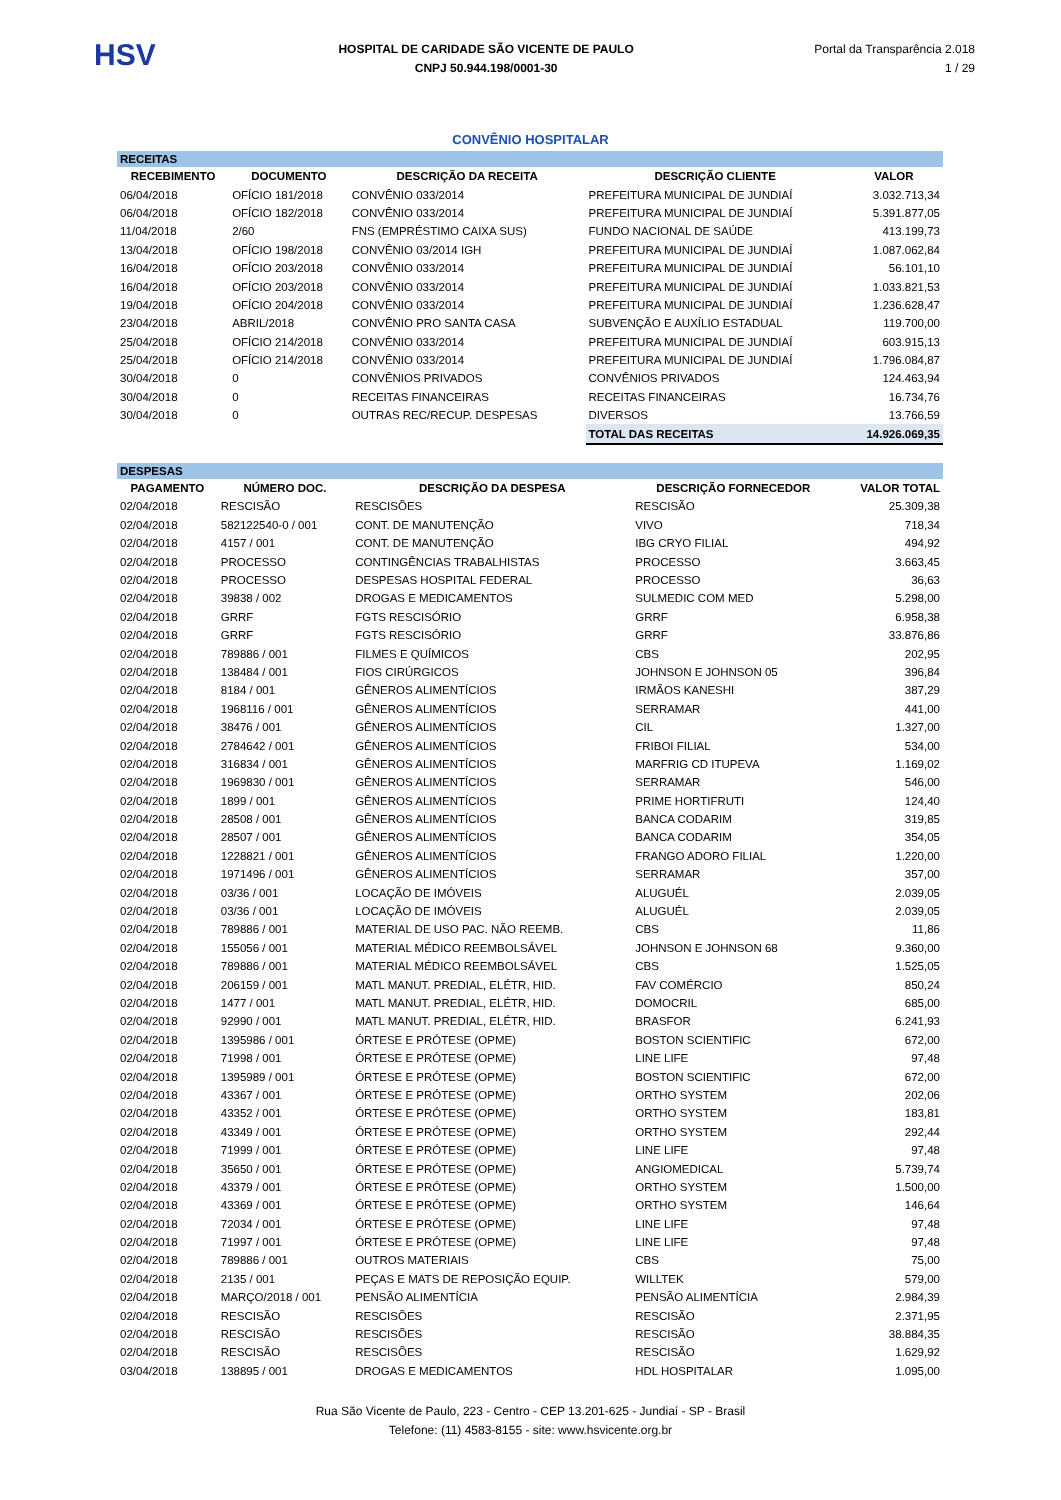HSV
HOSPITAL DE CARIDADE SÃO VICENTE DE PAULO
CNPJ 50.944.198/0001-30
Portal da Transparência 2.018
1 / 29
CONVÊNIO HOSPITALAR
| RECEITAS | | | | |
| RECEBIMENTO | DOCUMENTO | DESCRIÇÃO DA RECEITA | DESCRIÇÃO CLIENTE | VALOR |
| 06/04/2018 | OFÍCIO 181/2018 | CONVÊNIO 033/2014 | PREFEITURA MUNICIPAL DE JUNDIAÍ | 3.032.713,34 |
| 06/04/2018 | OFÍCIO 182/2018 | CONVÊNIO 033/2014 | PREFEITURA MUNICIPAL DE JUNDIAÍ | 5.391.877,05 |
| 11/04/2018 | 2/60 | FNS (EMPRÉSTIMO CAIXA SUS) | FUNDO NACIONAL DE SAÚDE | 413.199,73 |
| 13/04/2018 | OFÍCIO 198/2018 | CONVÊNIO 03/2014 IGH | PREFEITURA MUNICIPAL DE JUNDIAÍ | 1.087.062,84 |
| 16/04/2018 | OFÍCIO 203/2018 | CONVÊNIO 033/2014 | PREFEITURA MUNICIPAL DE JUNDIAÍ | 56.101,10 |
| 16/04/2018 | OFÍCIO 203/2018 | CONVÊNIO 033/2014 | PREFEITURA MUNICIPAL DE JUNDIAÍ | 1.033.821,53 |
| 19/04/2018 | OFÍCIO 204/2018 | CONVÊNIO 033/2014 | PREFEITURA MUNICIPAL DE JUNDIAÍ | 1.236.628,47 |
| 23/04/2018 | ABRIL/2018 | CONVÊNIO PRO SANTA CASA | SUBVENÇÃO E AUXÍLIO ESTADUAL | 119.700,00 |
| 25/04/2018 | OFÍCIO 214/2018 | CONVÊNIO 033/2014 | PREFEITURA MUNICIPAL DE JUNDIAÍ | 603.915,13 |
| 25/04/2018 | OFÍCIO 214/2018 | CONVÊNIO 033/2014 | PREFEITURA MUNICIPAL DE JUNDIAÍ | 1.796.084,87 |
| 30/04/2018 | 0 | CONVÊNIOS PRIVADOS | CONVÊNIOS PRIVADOS | 124.463,94 |
| 30/04/2018 | 0 | RECEITAS FINANCEIRAS | RECEITAS FINANCEIRAS | 16.734,76 |
| 30/04/2018 | 0 | OUTRAS REC/RECUP. DESPESAS | DIVERSOS | 13.766,59 |
| | | | TOTAL DAS RECEITAS | 14.926.069,35 |
| DESPESAS | | | | |
| PAGAMENTO | NÚMERO DOC. | DESCRIÇÃO DA DESPESA | DESCRIÇÃO FORNECEDOR | VALOR TOTAL |
| 02/04/2018 | RESCISÃO | RESCISÕES | RESCISÃO | 25.309,38 |
| 02/04/2018 | 582122540-0 / 001 | CONT. DE MANUTENÇÃO | VIVO | 718,34 |
| 02/04/2018 | 4157 / 001 | CONT. DE MANUTENÇÃO | IBG CRYO FILIAL | 494,92 |
| 02/04/2018 | PROCESSO | CONTINGÊNCIAS TRABALHISTAS | PROCESSO | 3.663,45 |
| 02/04/2018 | PROCESSO | DESPESAS HOSPITAL FEDERAL | PROCESSO | 36,63 |
| 02/04/2018 | 39838 / 002 | DROGAS E MEDICAMENTOS | SULMEDIC COM MED | 5.298,00 |
| 02/04/2018 | GRRF | FGTS RESCISÓRIO | GRRF | 6.958,38 |
| 02/04/2018 | GRRF | FGTS RESCISÓRIO | GRRF | 33.876,86 |
| 02/04/2018 | 789886 / 001 | FILMES E QUÍMICOS | CBS | 202,95 |
| 02/04/2018 | 138484 / 001 | FIOS CIRÚRGICOS | JOHNSON E JOHNSON 05 | 396,84 |
| 02/04/2018 | 8184 / 001 | GÊNEROS ALIMENTÍCIOS | IRMÃOS KANESHI | 387,29 |
| 02/04/2018 | 1968116 / 001 | GÊNEROS ALIMENTÍCIOS | SERRAMAR | 441,00 |
| 02/04/2018 | 38476 / 001 | GÊNEROS ALIMENTÍCIOS | CIL | 1.327,00 |
| 02/04/2018 | 2784642 / 001 | GÊNEROS ALIMENTÍCIOS | FRIBOI FILIAL | 534,00 |
| 02/04/2018 | 316834 / 001 | GÊNEROS ALIMENTÍCIOS | MARFRIG CD ITUPEVA | 1.169,02 |
| 02/04/2018 | 1969830 / 001 | GÊNEROS ALIMENTÍCIOS | SERRAMAR | 546,00 |
| 02/04/2018 | 1899 / 001 | GÊNEROS ALIMENTÍCIOS | PRIME HORTIFRUTI | 124,40 |
| 02/04/2018 | 28508 / 001 | GÊNEROS ALIMENTÍCIOS | BANCA CODARIM | 319,85 |
| 02/04/2018 | 28507 / 001 | GÊNEROS ALIMENTÍCIOS | BANCA CODARIM | 354,05 |
| 02/04/2018 | 1228821 / 001 | GÊNEROS ALIMENTÍCIOS | FRANGO ADORO FILIAL | 1.220,00 |
| 02/04/2018 | 1971496 / 001 | GÊNEROS ALIMENTÍCIOS | SERRAMAR | 357,00 |
| 02/04/2018 | 03/36 / 001 | LOCAÇÃO DE IMÓVEIS | ALUGUÉL | 2.039,05 |
| 02/04/2018 | 03/36 / 001 | LOCAÇÃO DE IMÓVEIS | ALUGUÉL | 2.039,05 |
| 02/04/2018 | 789886 / 001 | MATERIAL DE USO PAC. NÃO REEMB. | CBS | 11,86 |
| 02/04/2018 | 155056 / 001 | MATERIAL MÉDICO REEMBOLSÁVEL | JOHNSON E JOHNSON 68 | 9.360,00 |
| 02/04/2018 | 789886 / 001 | MATERIAL MÉDICO REEMBOLSÁVEL | CBS | 1.525,05 |
| 02/04/2018 | 206159 / 001 | MATL MANUT. PREDIAL, ELÉTR, HID. | FAV COMÉRCIO | 850,24 |
| 02/04/2018 | 1477 / 001 | MATL MANUT. PREDIAL, ELÉTR, HID. | DOMOCRIL | 685,00 |
| 02/04/2018 | 92990 / 001 | MATL MANUT. PREDIAL, ELÉTR, HID. | BRASFOR | 6.241,93 |
| 02/04/2018 | 1395986 / 001 | ÓRTESE E PRÓTESE (OPME) | BOSTON SCIENTIFIC | 672,00 |
| 02/04/2018 | 71998 / 001 | ÓRTESE E PRÓTESE (OPME) | LINE LIFE | 97,48 |
| 02/04/2018 | 1395989 / 001 | ÓRTESE E PRÓTESE (OPME) | BOSTON SCIENTIFIC | 672,00 |
| 02/04/2018 | 43367 / 001 | ÓRTESE E PRÓTESE (OPME) | ORTHO SYSTEM | 202,06 |
| 02/04/2018 | 43352 / 001 | ÓRTESE E PRÓTESE (OPME) | ORTHO SYSTEM | 183,81 |
| 02/04/2018 | 43349 / 001 | ÓRTESE E PRÓTESE (OPME) | ORTHO SYSTEM | 292,44 |
| 02/04/2018 | 71999 / 001 | ÓRTESE E PRÓTESE (OPME) | LINE LIFE | 97,48 |
| 02/04/2018 | 35650 / 001 | ÓRTESE E PRÓTESE (OPME) | ANGIOMEDICAL | 5.739,74 |
| 02/04/2018 | 43379 / 001 | ÓRTESE E PRÓTESE (OPME) | ORTHO SYSTEM | 1.500,00 |
| 02/04/2018 | 43369 / 001 | ÓRTESE E PRÓTESE (OPME) | ORTHO SYSTEM | 146,64 |
| 02/04/2018 | 72034 / 001 | ÓRTESE E PRÓTESE (OPME) | LINE LIFE | 97,48 |
| 02/04/2018 | 71997 / 001 | ÓRTESE E PRÓTESE (OPME) | LINE LIFE | 97,48 |
| 02/04/2018 | 789886 / 001 | OUTROS MATERIAIS | CBS | 75,00 |
| 02/04/2018 | 2135 / 001 | PEÇAS E MATS DE REPOSIÇÃO EQUIP. | WILLTEK | 579,00 |
| 02/04/2018 | MARÇO/2018 / 001 | PENSÃO ALIMENTÍCIA | PENSÃO ALIMENTÍCIA | 2.984,39 |
| 02/04/2018 | RESCISÃO | RESCISÕES | RESCISÃO | 2.371,95 |
| 02/04/2018 | RESCISÃO | RESCISÕES | RESCISÃO | 38.884,35 |
| 02/04/2018 | RESCISÃO | RESCISÕES | RESCISÃO | 1.629,92 |
| 03/04/2018 | 138895 / 001 | DROGAS E MEDICAMENTOS | HDL HOSPITALAR | 1.095,00 |
Rua São Vicente de Paulo, 223 - Centro - CEP 13.201-625 - Jundiaí - SP - Brasil
Telefone: (11) 4583-8155 - site: www.hsvicente.org.br